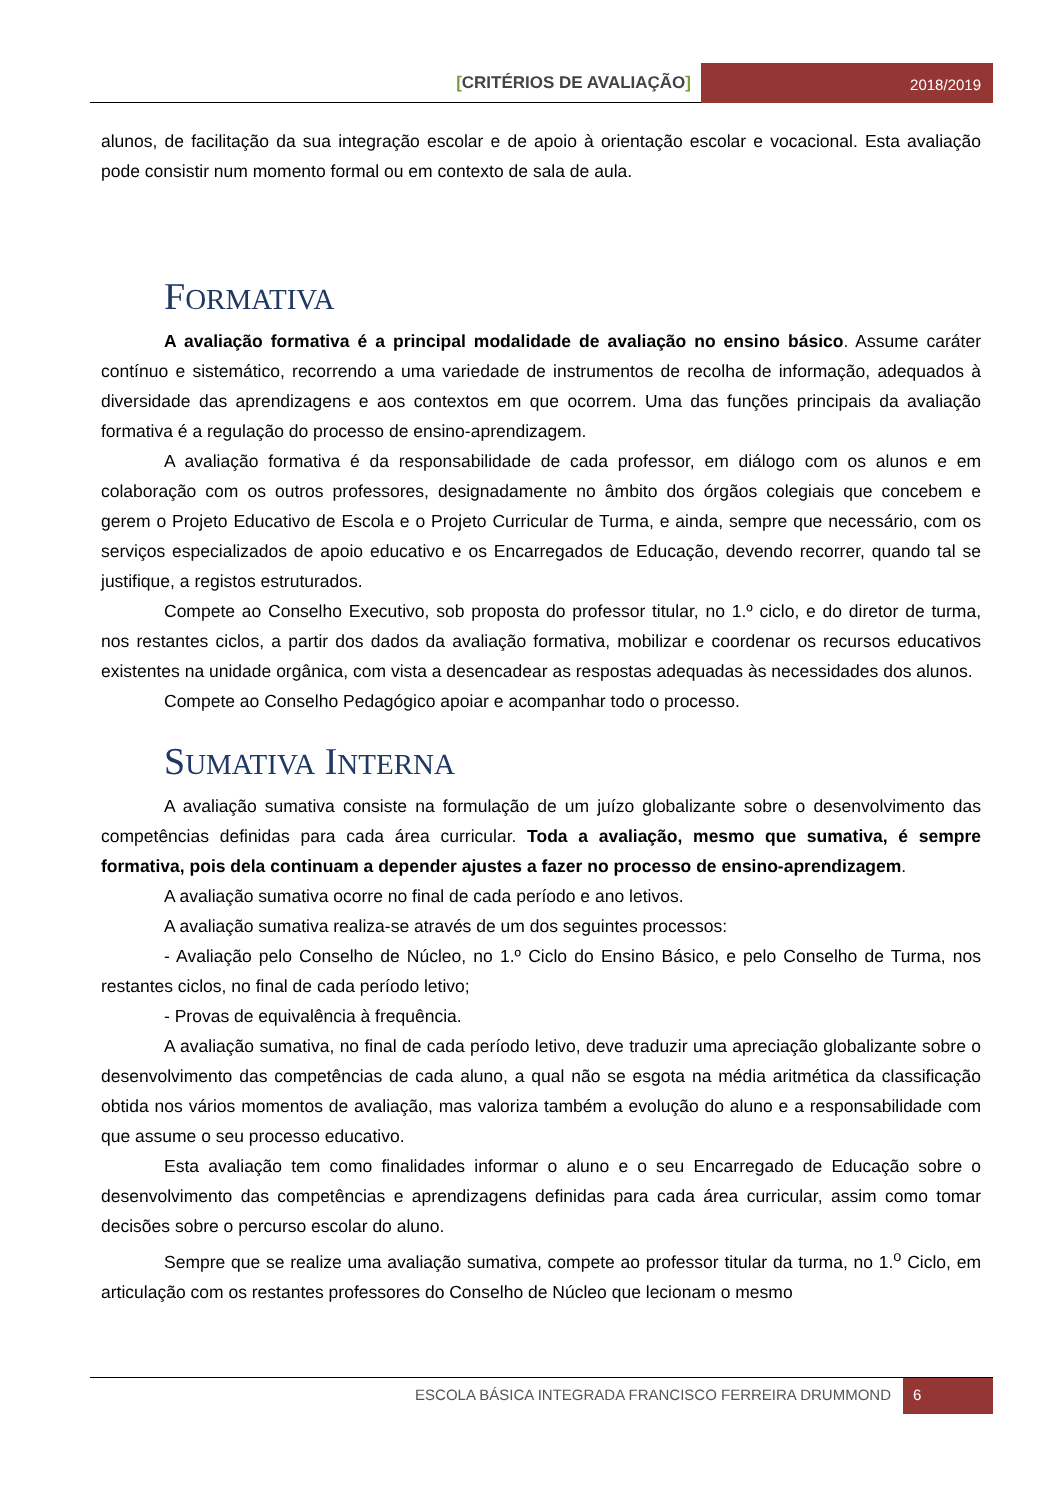[CRITÉRIOS DE AVALIAÇÃO]
2018/2019
alunos, de facilitação da sua integração escolar e de apoio à orientação escolar e vocacional. Esta avaliação pode consistir num momento formal ou em contexto de sala de aula.
FORMATIVA
A avaliação formativa é a principal modalidade de avaliação no ensino básico. Assume caráter contínuo e sistemático, recorrendo a uma variedade de instrumentos de recolha de informação, adequados à diversidade das aprendizagens e aos contextos em que ocorrem. Uma das funções principais da avaliação formativa é a regulação do processo de ensino-aprendizagem.
A avaliação formativa é da responsabilidade de cada professor, em diálogo com os alunos e em colaboração com os outros professores, designadamente no âmbito dos órgãos colegiais que concebem e gerem o Projeto Educativo de Escola e o Projeto Curricular de Turma, e ainda, sempre que necessário, com os serviços especializados de apoio educativo e os Encarregados de Educação, devendo recorrer, quando tal se justifique, a registos estruturados.
Compete ao Conselho Executivo, sob proposta do professor titular, no 1.º ciclo, e do diretor de turma, nos restantes ciclos, a partir dos dados da avaliação formativa, mobilizar e coordenar os recursos educativos existentes na unidade orgânica, com vista a desencadear as respostas adequadas às necessidades dos alunos.
Compete ao Conselho Pedagógico apoiar e acompanhar todo o processo.
SUMATIVA INTERNA
A avaliação sumativa consiste na formulação de um juízo globalizante sobre o desenvolvimento das competências definidas para cada área curricular. Toda a avaliação, mesmo que sumativa, é sempre formativa, pois dela continuam a depender ajustes a fazer no processo de ensino-aprendizagem.
A avaliação sumativa ocorre no final de cada período e ano letivos.
A avaliação sumativa realiza-se através de um dos seguintes processos:
- Avaliação pelo Conselho de Núcleo, no 1.º Ciclo do Ensino Básico, e pelo Conselho de Turma, nos restantes ciclos, no final de cada período letivo;
- Provas de equivalência à frequência.
A avaliação sumativa, no final de cada período letivo, deve traduzir uma apreciação globalizante sobre o desenvolvimento das competências de cada aluno, a qual não se esgota na média aritmética da classificação obtida nos vários momentos de avaliação, mas valoriza também a evolução do aluno e a responsabilidade com que assume o seu processo educativo.
Esta avaliação tem como finalidades informar o aluno e o seu Encarregado de Educação sobre o desenvolvimento das competências e aprendizagens definidas para cada área curricular, assim como tomar decisões sobre o percurso escolar do aluno.
Sempre que se realize uma avaliação sumativa, compete ao professor titular da turma, no 1.<sup>o</sup> Ciclo, em articulação com os restantes professores do Conselho de Núcleo que lecionam o mesmo
ESCOLA BÁSICA INTEGRADA FRANCISCO FERREIRA DRUMMOND
6